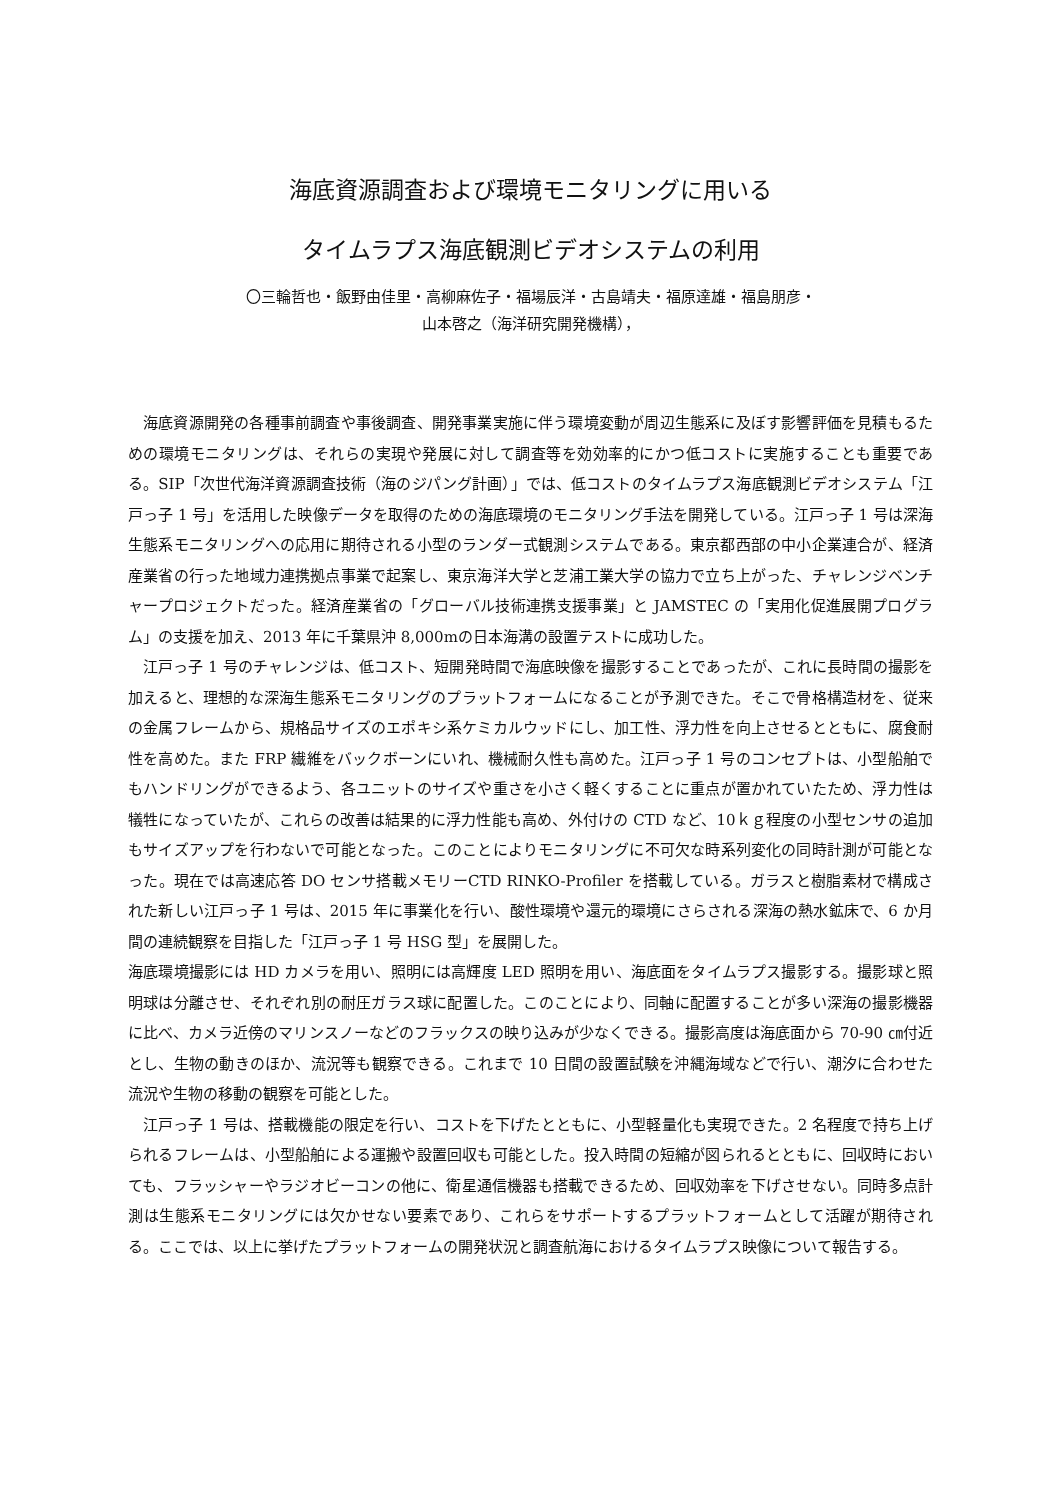海底資源調査および環境モニタリングに用いる
タイムラプス海底観測ビデオシステムの利用
〇三輪哲也・飯野由佳里・高柳麻佐子・福場辰洋・古島靖夫・福原達雄・福島朋彦・
山本啓之（海洋研究開発機構），
海底資源開発の各種事前調査や事後調査、開発事業実施に伴う環境変動が周辺生態系に及ぼす影響評価を見積もるための環境モニタリングは、それらの実現や発展に対して調査等を効効率的にかつ低コストに実施することも重要である。SIP「次世代海洋資源調査技術（海のジパング計画）」では、低コストのタイムラプス海底観測ビデオシステム「江戸っ子 1 号」を活用した映像データを取得のための海底環境のモニタリング手法を開発している。江戸っ子 1 号は深海生態系モニタリングへの応用に期待される小型のランダー式観測システムである。東京都西部の中小企業連合が、経済産業省の行った地域力連携拠点事業で起案し、東京海洋大学と芝浦工業大学の協力で立ち上がった、チャレンジベンチャープロジェクトだった。経済産業省の「グローバル技術連携支援事業」と JAMSTEC の「実用化促進展開プログラム」の支援を加え、2013 年に千葉県沖 8,000mの日本海溝の設置テストに成功した。
江戸っ子 1 号のチャレンジは、低コスト、短開発時間で海底映像を撮影することであったが、これに長時間の撮影を加えると、理想的な深海生態系モニタリングのプラットフォームになることが予測できた。そこで骨格構造材を、従来の金属フレームから、規格品サイズのエポキシ系ケミカルウッドにし、加工性、浮力性を向上させるとともに、腐食耐性を高めた。また FRP 繊維をバックボーンにいれ、機械耐久性も高めた。江戸っ子 1 号のコンセプトは、小型船舶でもハンドリングができるよう、各ユニットのサイズや重さを小さく軽くすることに重点が置かれていたため、浮力性は犠牲になっていたが、これらの改善は結果的に浮力性能も高め、外付けの CTD など、10ｋｇ程度の小型センサの追加もサイズアップを行わないで可能となった。このことによりモニタリングに不可欠な時系列変化の同時計測が可能となった。現在では高速応答 DO センサ搭載メモリーCTD RINKO-Profiler を搭載している。ガラスと樹脂素材で構成された新しい江戸っ子 1 号は、2015 年に事業化を行い、酸性環境や還元的環境にさらされる深海の熱水鉱床で、6 か月間の連続観察を目指した「江戸っ子 1 号 HSG 型」を展開した。
海底環境撮影には HD カメラを用い、照明には高輝度 LED 照明を用い、海底面をタイムラプス撮影する。撮影球と照明球は分離させ、それぞれ別の耐圧ガラス球に配置した。このことにより、同軸に配置することが多い深海の撮影機器に比べ、カメラ近傍のマリンスノーなどのフラックスの映り込みが少なくできる。撮影高度は海底面から 70-90 ㎝付近とし、生物の動きのほか、流況等も観察できる。これまで 10 日間の設置試験を沖縄海域などで行い、潮汐に合わせた流況や生物の移動の観察を可能とした。
江戸っ子 1 号は、搭載機能の限定を行い、コストを下げたとともに、小型軽量化も実現できた。2 名程度で持ち上げられるフレームは、小型船舶による運搬や設置回収も可能とした。投入時間の短縮が図られるとともに、回収時においても、フラッシャーやラジオビーコンの他に、衛星通信機器も搭載できるため、回収効率を下げさせない。同時多点計測は生態系モニタリングには欠かせない要素であり、これらをサポートするプラットフォームとして活躍が期待される。ここでは、以上に挙げたプラットフォームの開発状況と調査航海におけるタイムラプス映像について報告する。